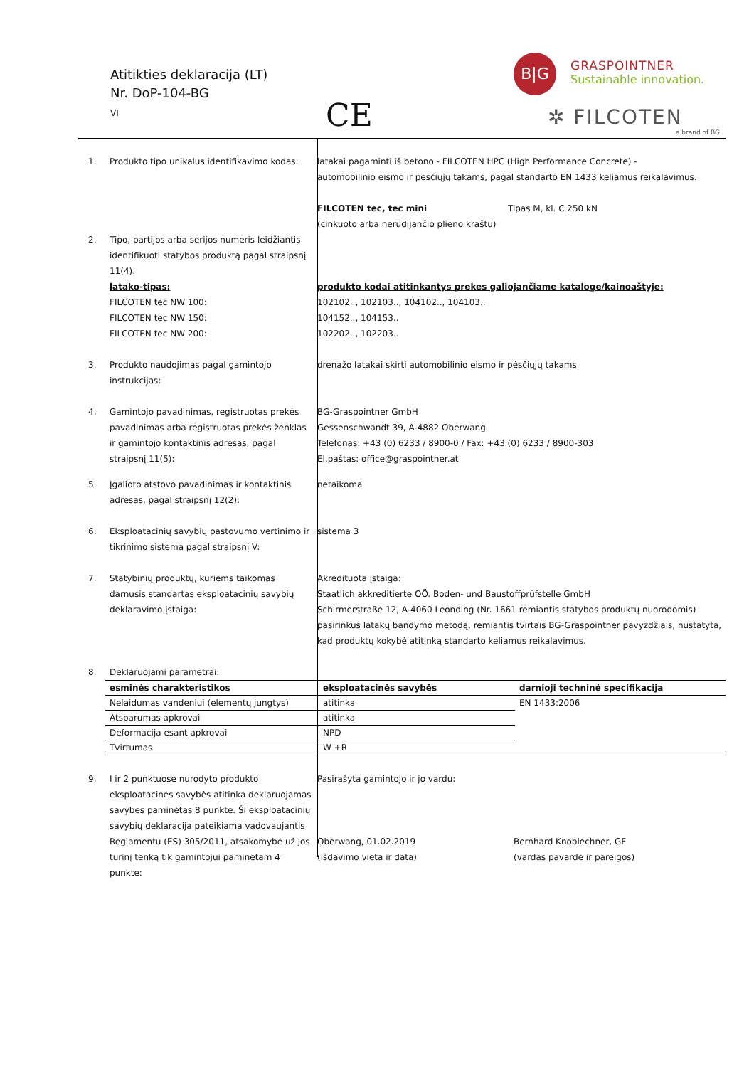Atitikties deklaracija (LT)
Nr. DoP-104-BG
VI
CE
B|G
GRASPOINTNER
Sustainable innovation.
✲ FILCOTEN
a brand of BG
| 1. | Produkto tipo unikalus identifikavimo kodas: | latakai pagaminti iš betono - FILCOTEN HPC (High Performance Concrete) - automobilinio eismo ir pėsčiųjų takams, pagal standarto EN 1433 keliamus reikalavimus. FILCOTEN tec, tec mini Tipas M, kl. C 250 kN (cinkuoto arba nerūdijančio plieno kraštu) | |
| 2. | Tipo, partijos arba serijos numeris leidžiantis identifikuoti statybos produktą pagal straipsnį 11(4): latako-tipas: FILCOTEN tec NW 100: FILCOTEN tec NW 150: FILCOTEN tec NW 200: | produkto kodai atitinkantys prekes galiojančiame kataloge/kainoaštyje: 102102.., 102103.., 104102.., 104103.. 104152.., 104153.. 102202.., 102203.. | |
| 3. | Produkto naudojimas pagal gamintojo instrukcijas: | drenažo latakai skirti automobilinio eismo ir pėsčiųjų takams | |
| 4. | Gamintojo pavadinimas, registruotas prekės pavadinimas arba registruotas prekės ženklas ir gamintojo kontaktinis adresas, pagal straipsnį 11(5): | BG-Graspointner GmbH Gessenschwandt 39, A-4882 Oberwang Telefonas: +43 (0) 6233 / 8900-0 / Fax: +43 (0) 6233 / 8900-303 El.paštas: office@graspointner.at | |
| 5. | Įgalioto atstovo pavadinimas ir kontaktinis adresas, pagal straipsnį 12(2): | netaikoma | |
| 6. | Eksploatacinių savybių pastovumo vertinimo ir tikrinimo sistema pagal straipsnį V: | sistema 3 | |
| 7. | Statybinių produktų, kuriems taikomas darnusis standartas eksploatacinių savybių deklaravimo įstaiga: | Akredituota įstaiga: Staatlich akkreditierte OÖ. Boden- und Baustoffprüfstelle GmbH Schirmerstraße 12, A-4060 Leonding (Nr. 1661 remiantis statybos produktų nuorodomis) pasirinkus latakų bandymo metodą, remiantis tvirtais BG-Graspointner pavyzdžiais, nustatyta, kad produktų kokybė atitinką standarto keliamus reikalavimus. | |
| 8. | Deklaruojami parametrai: | | |
| | / esminės charakteristikos / eksploatacinės savybės / darnioji techninė specifikacija / / Nelaidumas vandeniui (elementų jungtys) / atitinka / EN 1433:2006 / / Atsparumas apkrovai / atitinka / / / Deformacija esant apkrovai / NPD / / / Tvirtumas / W +R / / | | |
| 9. | I ir 2 punktuose nurodyto produkto eksploatacinės savybės atitinka deklaruojamas savybes paminėtas 8 punkte. Ši eksploatacinių savybių deklaracija pateikiama vadovaujantis Reglamentu (ES) 305/2011, atsakomybė už jos turinį tenką tik gamintojui paminėtam 4 punkte: | Pasirašyta gamintojo ir jo vardu: Oberwang, 01.02.2019 (išdavimo vieta ir data) | Bernhard Knoblechner, GF (vardas pavardė ir pareigos) |